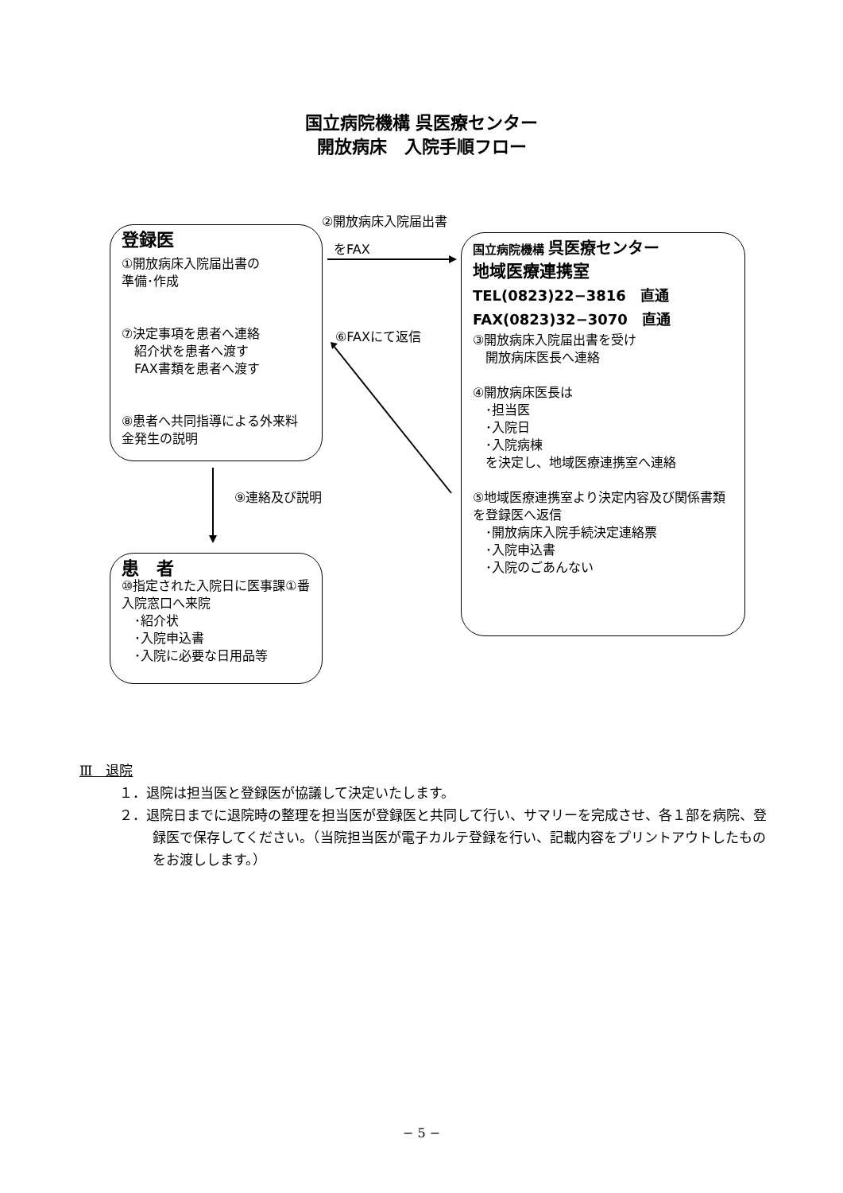国立病院機構 呉医療センター
開放病床　入院手順フロー
②開放病床入院届出書
をFAX
⑥FAXにて返信
⑨連絡及び説明
登録医
①開放病床入院届出書の
準備･作成
⑦決定事項を患者へ連絡
　紹介状を患者へ渡す
　FAX書類を患者へ渡す
⑧患者へ共同指導による外来料金発生の説明
患　者
⑩指定された入院日に医事課①番入院窓口へ来院
　･紹介状
　･入院申込書
　･入院に必要な日用品等
国立病院機構 呉医療センター
地域医療連携室
TEL(0823)22−3816　直通
FAX(0823)32−3070　直通
③開放病床入院届出書を受け
　開放病床医長へ連絡
④開放病床医長は
　･担当医
　･入院日
　･入院病棟
　を決定し、地域医療連携室へ連絡
⑤地域医療連携室より決定内容及び関係書類を登録医へ返信
　･開放病床入院手続決定連絡票
　･入院申込書
　･入院のごあんない
Ⅲ　退院
１．退院は担当医と登録医が協議して決定いたします。
２．退院日までに退院時の整理を担当医が登録医と共同して行い、サマリーを完成させ、各１部を病院、登録医で保存してください。（当院担当医が電子カルテ登録を行い、記載内容をプリントアウトしたものをお渡しします。）
− 5 −